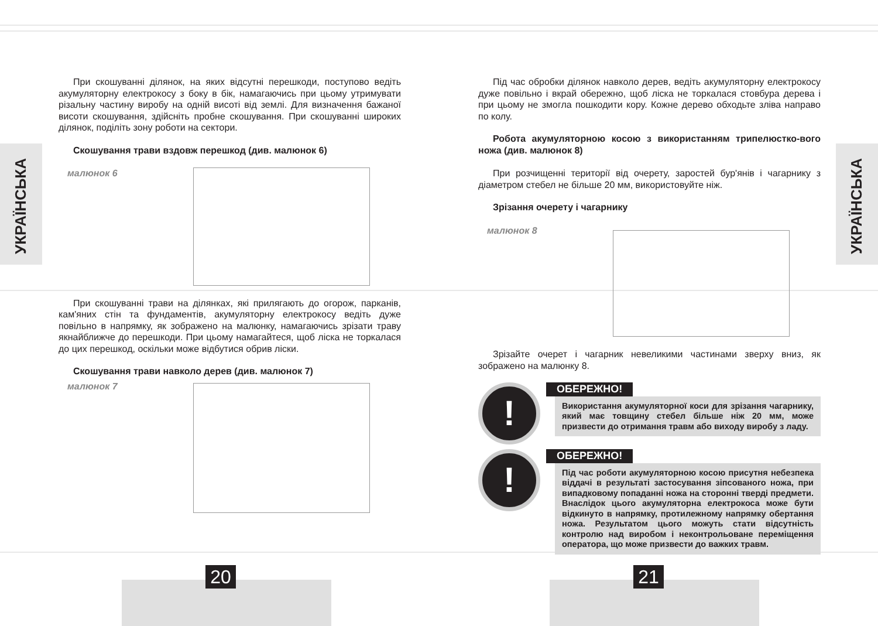УКРАЇНСЬКА
УКРАЇНСЬКА
При скошуванні ділянок, на яких відсутні перешкоди, поступово ведіть акумуляторну електрокосу з боку в бік, намагаючись при цьому утримувати різальну частину виробу на одній висоті від землі. Для визначення бажаної висоти скошування, здійсніть пробне скошування. При скошуванні широких ділянок, поділіть зону роботи на сектори.
Скошування трави вздовж перешкод (див. малюнок 6)
малюнок 6
При скошуванні трави на ділянках, які прилягають до огорож, парканів, кам'яних стін та фундаментів, акумуляторну електрокосу ведіть дуже повільно в напрямку, як зображено на малюнку, намагаючись зрізати траву якнайближче до перешкоди. При цьому намагайтеся, щоб ліска не торкалася до цих перешкод, оскільки може відбутися обрив ліски.
Скошування трави навколо дерев (див. малюнок 7)
малюнок 7
Під час обробки ділянок навколо дерев, ведіть акумуляторну електрокосу дуже повільно і вкрай обережно, щоб ліска не торкалася стовбура дерева і при цьому не змогла пошкодити кору. Кожне дерево обходьте зліва направо по колу.
Робота акумуляторною косою з використанням трипелюстко-вого ножа (див. малюнок 8)
При розчищенні території від очерету, заростей бур'янів і чагарнику з діаметром стебел не більше 20 мм, використовуйте ніж.
Зрізання очерету і чагарнику
малюнок 8
Зрізайте очерет і чагарник невеликими частинами зверху вниз, як зображено на малюнку 8.
!
ОБЕРЕЖНО!
Використання акумуляторної коси для зрізання чагарнику, який має товщину стебел більше ніж 20 мм, може призвести до отримання травм або виходу виробу з ладу.
!
ОБЕРЕЖНО!
Під час роботи акумуляторною косою присутня небезпека віддачі в результаті застосування зіпсованого ножа, при випадковому попаданні ножа на сторонні тверді предмети. Внаслідок цього акумуляторна електрокоса може бути відкинуто в напрямку, протилежному напрямку обертання ножа. Результатом цього можуть стати відсутність контролю над виробом і неконтрольоване переміщення оператора, що може призвести до важких травм.
20 21